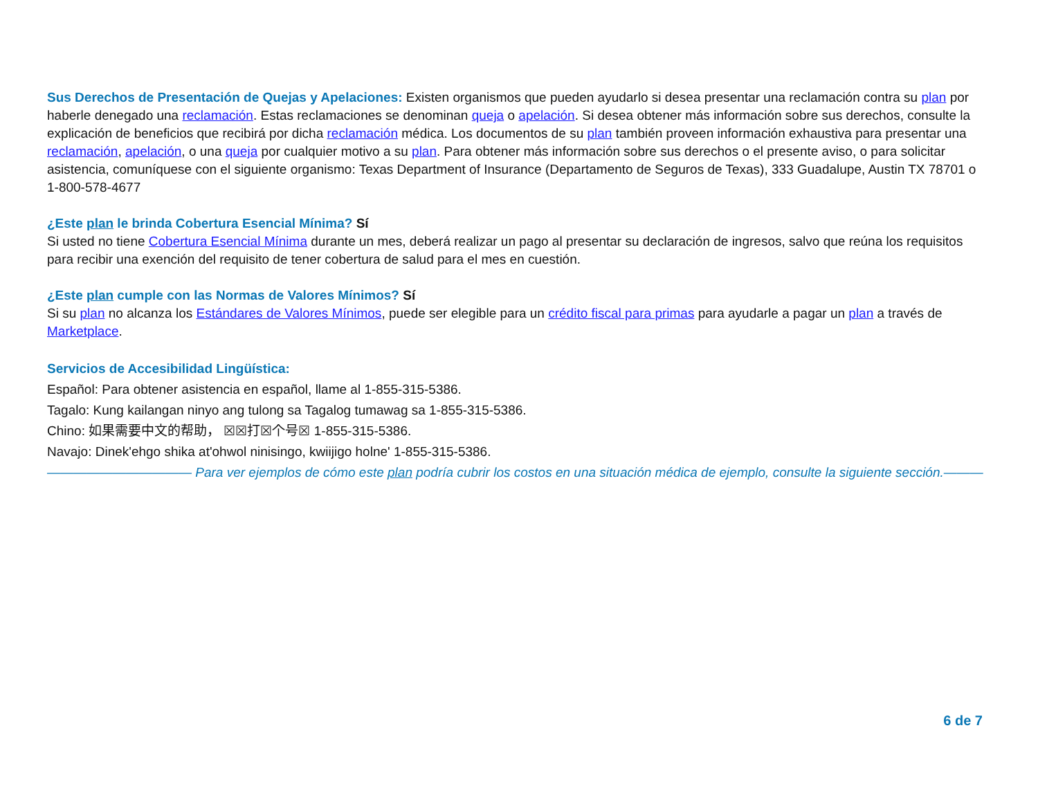Sus Derechos de Presentación de Quejas y Apelaciones: Existen organismos que pueden ayudarlo si desea presentar una reclamación contra su plan por haberle denegado una reclamación. Estas reclamaciones se denominan queja o apelación. Si desea obtener más información sobre sus derechos, consulte la explicación de beneficios que recibirá por dicha reclamación médica. Los documentos de su plan también proveen información exhaustiva para presentar una reclamación, apelación, o una queja por cualquier motivo a su plan. Para obtener más información sobre sus derechos o el presente aviso, o para solicitar asistencia, comuníquese con el siguiente organismo: Texas Department of Insurance (Departamento de Seguros de Texas), 333 Guadalupe, Austin TX 78701 o 1-800-578-4677
¿Este plan le brinda Cobertura Esencial Mínima? Sí
Si usted no tiene Cobertura Esencial Mínima durante un mes, deberá realizar un pago al presentar su declaración de ingresos, salvo que reúna los requisitos para recibir una exención del requisito de tener cobertura de salud para el mes en cuestión.
¿Este plan cumple con las Normas de Valores Mínimos? Sí
Si su plan no alcanza los Estándares de Valores Mínimos, puede ser elegible para un crédito fiscal para primas para ayudarle a pagar un plan a través de Marketplace.
Servicios de Accesibilidad Lingüística:
Español: Para obtener asistencia en español, llame al 1-855-315-5386.
Tagalo: Kung kailangan ninyo ang tulong sa Tagalog tumawag sa 1-855-315-5386.
Chino: 如果需要中文的帮助， ☒☒打☒个号☒ 1-855-315-5386.
Navajo: Dinek'ehgo shika at'ohwol ninisingo, kwiijigo holne' 1-855-315-5386.
——————————— Para ver ejemplos de cómo este plan podría cubrir los costos en una situación médica de ejemplo, consulte la siguiente sección.———
6 de 7